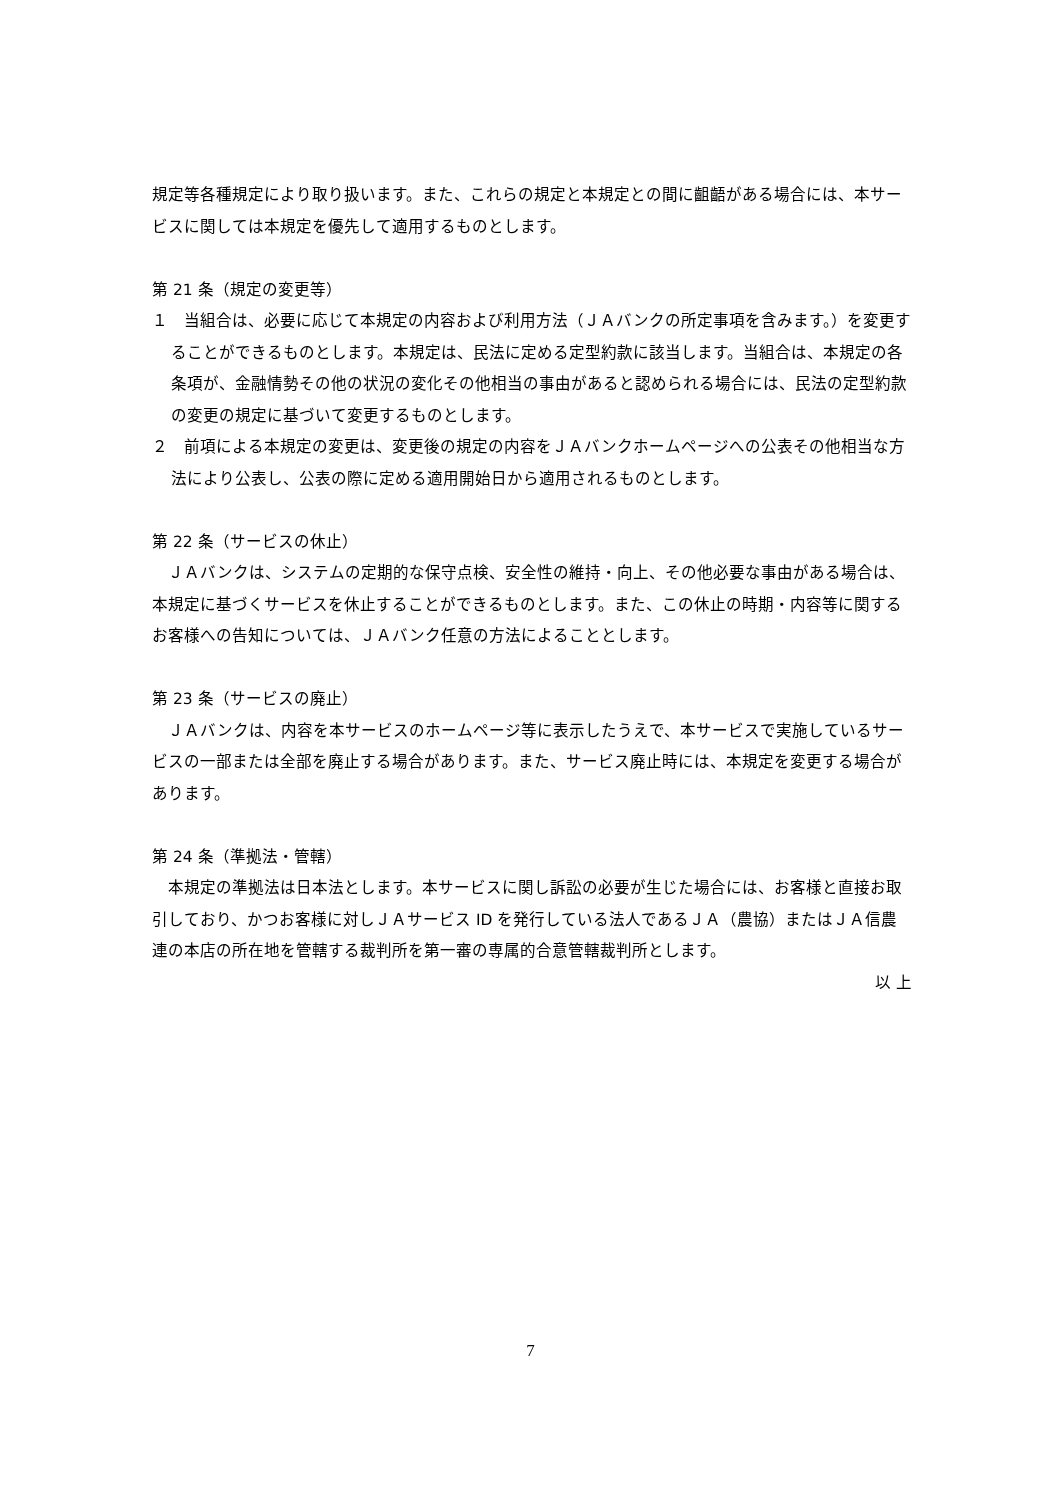規定等各種規定により取り扱います。また、これらの規定と本規定との間に齟齬がある場合には、本サービスに関しては本規定を優先して適用するものとします。
第 21 条（規定の変更等）
１　当組合は、必要に応じて本規定の内容および利用方法（ＪＡバンクの所定事項を含みます。）を変更することができるものとします。本規定は、民法に定める定型約款に該当します。当組合は、本規定の各条項が、金融情勢その他の状況の変化その他相当の事由があると認められる場合には、民法の定型約款の変更の規定に基づいて変更するものとします。
２　前項による本規定の変更は、変更後の規定の内容をＪＡバンクホームページへの公表その他相当な方法により公表し、公表の際に定める適用開始日から適用されるものとします。
第 22 条（サービスの休止）
ＪＡバンクは、システムの定期的な保守点検、安全性の維持・向上、その他必要な事由がある場合は、本規定に基づくサービスを休止することができるものとします。また、この休止の時期・内容等に関するお客様への告知については、ＪＡバンク任意の方法によることとします。
第 23 条（サービスの廃止）
ＪＡバンクは、内容を本サービスのホームページ等に表示したうえで、本サービスで実施しているサービスの一部または全部を廃止する場合があります。また、サービス廃止時には、本規定を変更する場合があります。
第 24 条（準拠法・管轄）
本規定の準拠法は日本法とします。本サービスに関し訴訟の必要が生じた場合には、お客様と直接お取引しており、かつお客様に対しＪＡサービス ID を発行している法人であるＪＡ（農協）またはＪＡ信農連の本店の所在地を管轄する裁判所を第一審の専属的合意管轄裁判所とします。
以 上
7